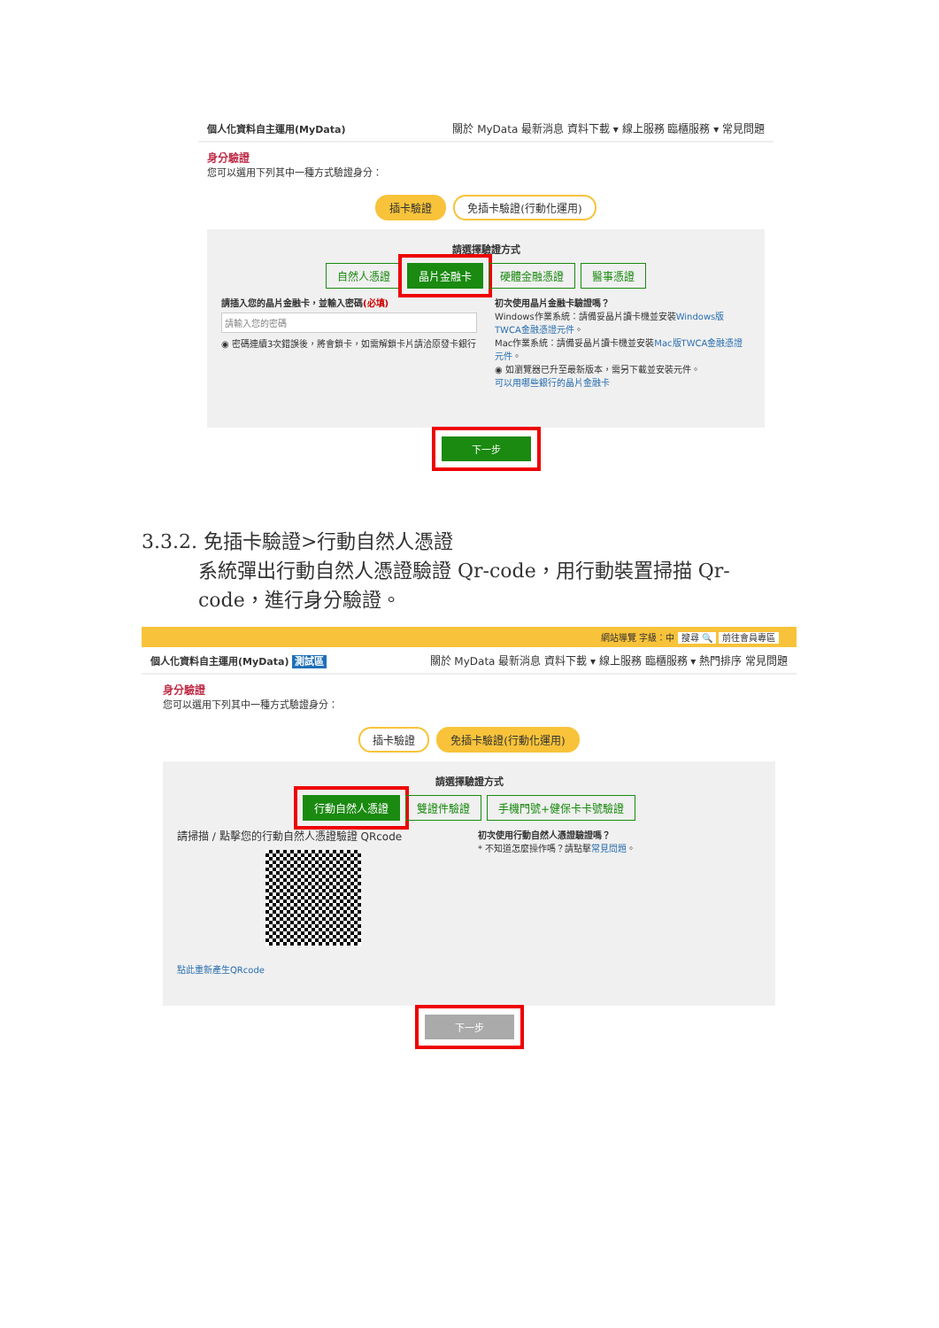個人化資料自主運用(MyData) 關於 MyData 最新消息 資料下載 ▾ 線上服務 臨櫃服務 ▾ 常見問題
身分驗證
您可以選用下列其中一種方式驗證身分：
插卡驗證 免插卡驗證(行動化運用)
請選擇驗證方式
自然人憑證 晶片金融卡 硬體金融憑證 醫事憑證
請插入您的晶片金融卡，並輸入密碼(必填)
請輸入您的密碼
◉ 密碼連續3次錯誤後，將會鎖卡，如需解鎖卡片請洽原發卡銀行
初次使用晶片金融卡驗證嗎？
Windows作業系統：請備妥晶片讀卡機並安裝Windows版TWCA金融憑證元件。
Mac作業系統：請備妥晶片讀卡機並安裝Mac版TWCA金融憑證元件。
◉ 如瀏覽器已升至最新版本，需另下載並安裝元件。
可以用哪些銀行的晶片金融卡
下一步
3.3.2. 免插卡驗證>行動自然人憑證
系統彈出行動自然人憑證驗證 Qr-code，用行動裝置掃描 Qr-code，進行身分驗證。
網站導覽 字級：中 搜尋 🔍 前往會員專區
個人化資料自主運用(MyData) 測試區 關於 MyData 最新消息 資料下載 ▾ 線上服務 臨櫃服務 ▾ 熱門排序 常見問題
身分驗證
您可以選用下列其中一種方式驗證身分：
插卡驗證 免插卡驗證(行動化運用)
請選擇驗證方式
行動自然人憑證 雙證件驗證 手機門號+健保卡卡號驗證
請掃描 / 點擊您的行動自然人憑證驗證 QRcode
點此重新產生QRcode
初次使用行動自然人憑證驗證嗎？
* 不知道怎麼操作嗎？請點擊常見問題。
下一步